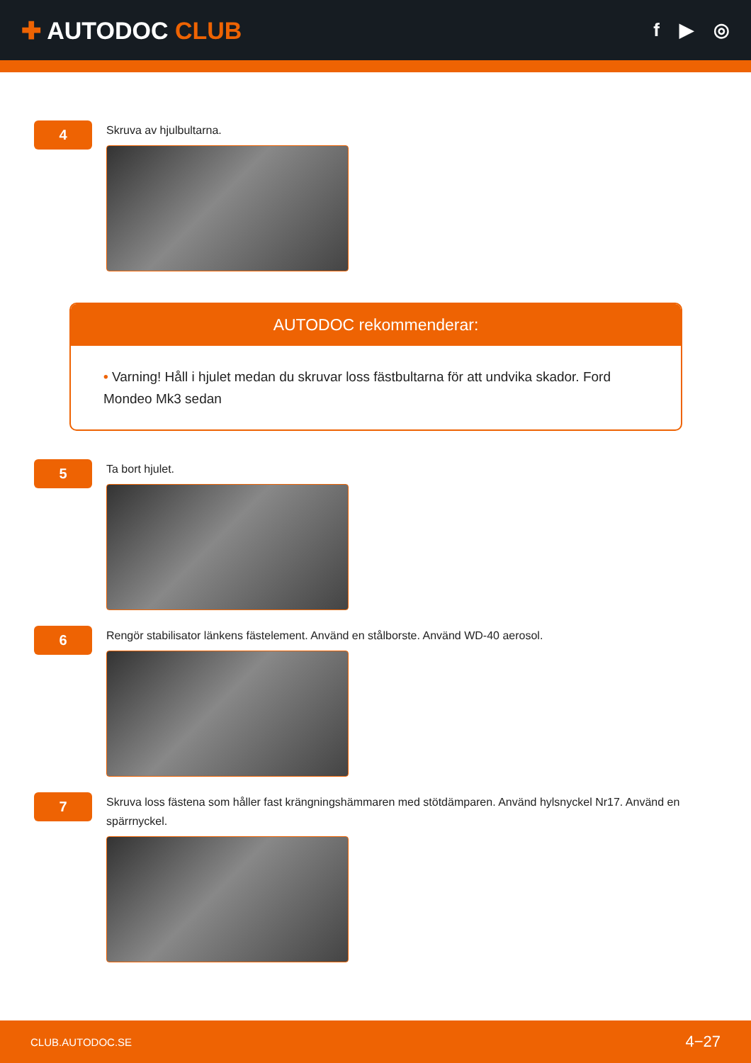✚ AUTODOC CLUB
f ▶ ◎
4
Skruva av hjulbultarna.
AUTODOC rekommenderar:
• Varning! Håll i hjulet medan du skruvar loss fästbultarna för att undvika skador. Ford Mondeo Mk3 sedan
5
Ta bort hjulet.
6
Rengör stabilisator länkens fästelement. Använd en stålborste. Använd WD-40 aerosol.
7
Skruva loss fästena som håller fast krängningshämmaren med stötdämparen. Använd hylsnyckel Nr17. Använd en spärrnyckel.
CLUB.AUTODOC.SE 4−27